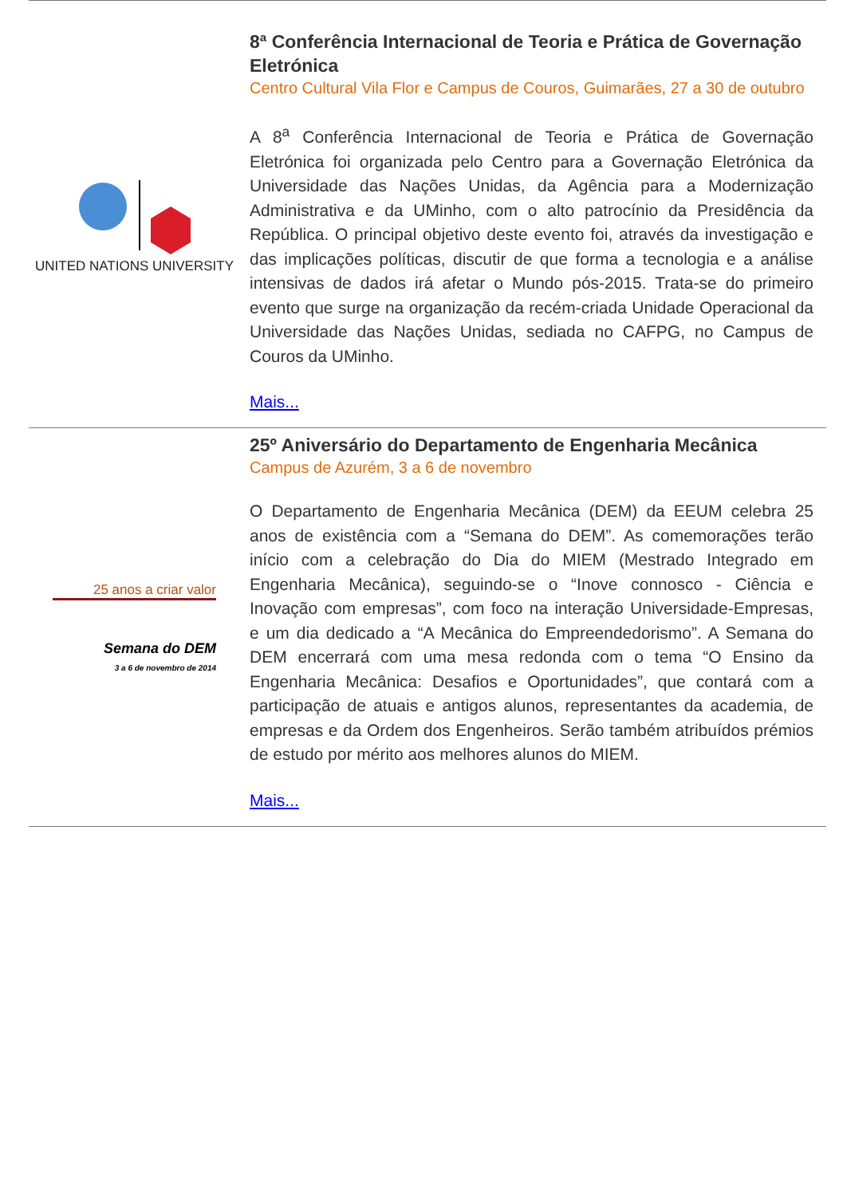UNITED NATIONS UNIVERSITY
8ª Conferência Internacional de Teoria e Prática de Governação Eletrónica
Centro Cultural Vila Flor e Campus de Couros, Guimarães, 27 a 30 de outubro
A 8<sup>a</sup> Conferência Internacional de Teoria e Prática de Governação Eletrónica foi organizada pelo Centro para a Governação Eletrónica da Universidade das Nações Unidas, da Agência para a Modernização Administrativa e da UMinho, com o alto patrocínio da Presidência da República. O principal objetivo deste evento foi, através da investigação e das implicações políticas, discutir de que forma a tecnologia e a análise intensivas de dados irá afetar o Mundo pós-2015. Trata-se do primeiro evento que surge na organização da recém-criada Unidade Operacional da Universidade das Nações Unidas, sediada no CAFPG, no Campus de Couros da UMinho.
Mais...
25 anos a criar valor
Semana do DEM
3 a 6 de novembro de 2014
25º Aniversário do Departamento de Engenharia Mecânica
Campus de Azurém, 3 a 6 de novembro
O Departamento de Engenharia Mecânica (DEM) da EEUM celebra 25 anos de existência com a “Semana do DEM”. As comemorações terão início com a celebração do Dia do MIEM (Mestrado Integrado em Engenharia Mecânica), seguindo-se o “Inove connosco - Ciência e Inovação com empresas”, com foco na interação Universidade-Empresas, e um dia dedicado a “A Mecânica do Empreendedorismo”. A Semana do DEM encerrará com uma mesa redonda com o tema “O Ensino da Engenharia Mecânica: Desafios e Oportunidades”, que contará com a participação de atuais e antigos alunos, representantes da academia, de empresas e da Ordem dos Engenheiros. Serão também atribuídos prémios de estudo por mérito aos melhores alunos do MIEM.
Mais...